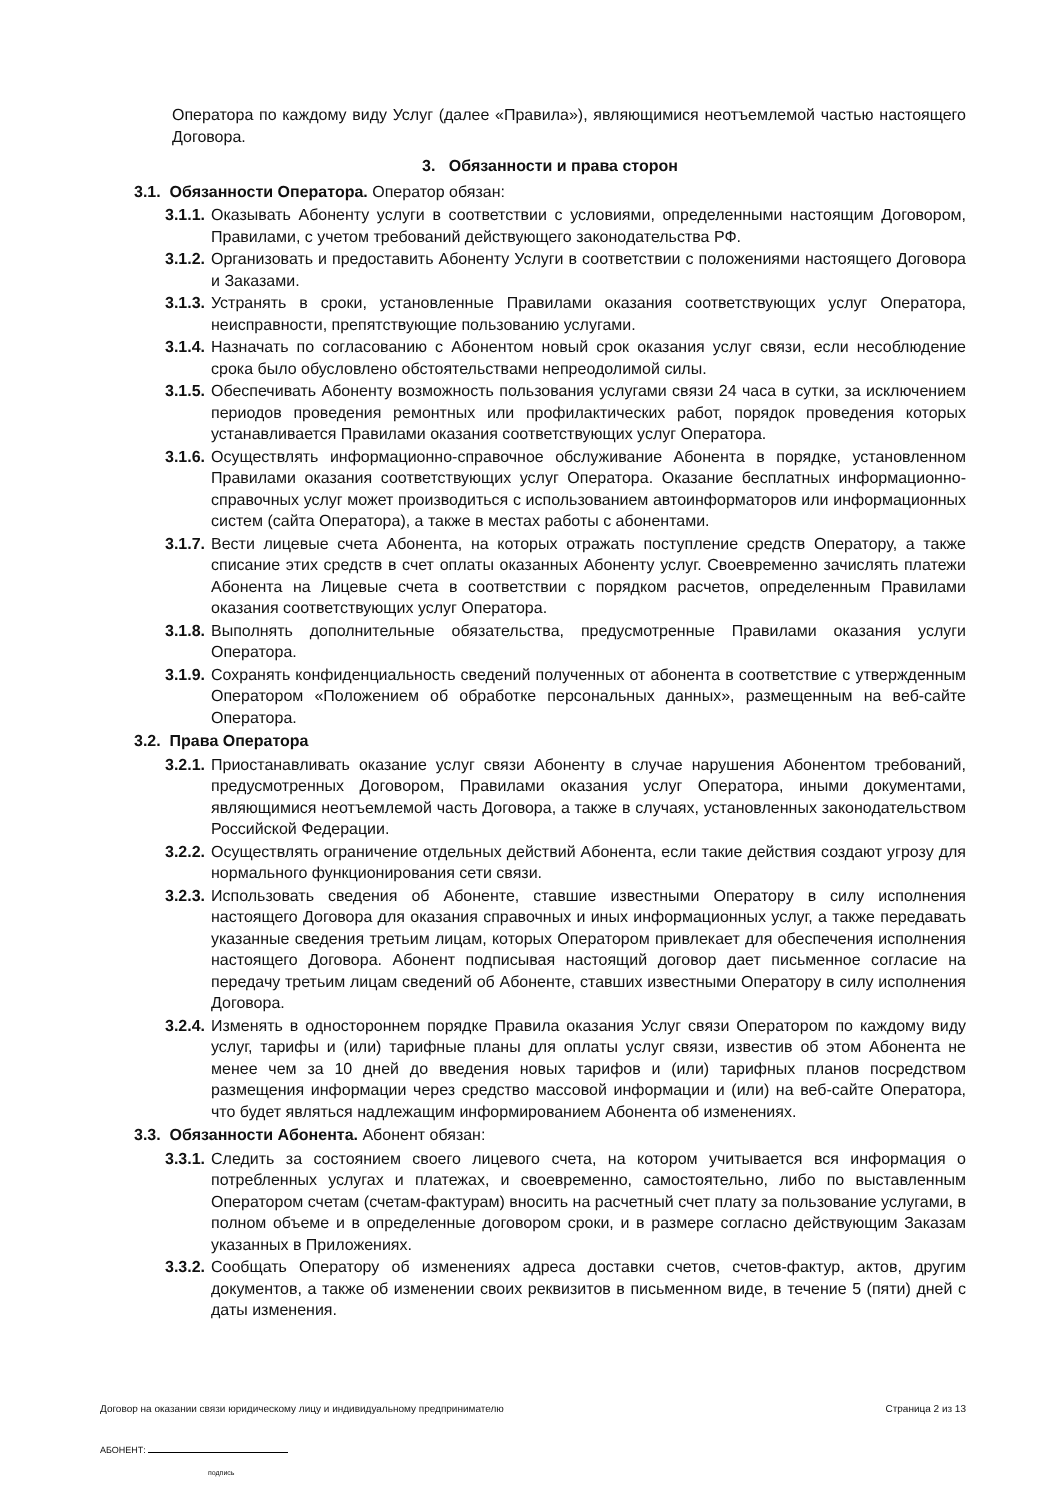Оператора по каждому виду Услуг (далее «Правила»), являющимися неотъемлемой частью настоящего Договора.
3. Обязанности и права сторон
3.1. Обязанности Оператора. Оператор обязан:
3.1.1. Оказывать Абоненту услуги в соответствии с условиями, определенными настоящим Договором, Правилами, с учетом требований действующего законодательства РФ.
3.1.2. Организовать и предоставить Абоненту Услуги в соответствии с положениями настоящего Договора и Заказами.
3.1.3. Устранять в сроки, установленные Правилами оказания соответствующих услуг Оператора, неисправности, препятствующие пользованию услугами.
3.1.4. Назначать по согласованию с Абонентом новый срок оказания услуг связи, если несоблюдение срока было обусловлено обстоятельствами непреодолимой силы.
3.1.5. Обеспечивать Абоненту возможность пользования услугами связи 24 часа в сутки, за исключением периодов проведения ремонтных или профилактических работ, порядок проведения которых устанавливается Правилами оказания соответствующих услуг Оператора.
3.1.6. Осуществлять информационно-справочное обслуживание Абонента в порядке, установленном Правилами оказания соответствующих услуг Оператора. Оказание бесплатных информационно-справочных услуг может производиться с использованием автоинформаторов или информационных систем (сайта Оператора), а также в местах работы с абонентами.
3.1.7. Вести лицевые счета Абонента, на которых отражать поступление средств Оператору, а также списание этих средств в счет оплаты оказанных Абоненту услуг. Своевременно зачислять платежи Абонента на Лицевые счета в соответствии с порядком расчетов, определенным Правилами оказания соответствующих услуг Оператора.
3.1.8. Выполнять дополнительные обязательства, предусмотренные Правилами оказания услуги Оператора.
3.1.9. Сохранять конфиденциальность сведений полученных от абонента в соответствие с утвержденным Оператором «Положением об обработке персональных данных», размещенным на веб-сайте Оператора.
3.2. Права Оператора
3.2.1. Приостанавливать оказание услуг связи Абоненту в случае нарушения Абонентом требований, предусмотренных Договором, Правилами оказания услуг Оператора, иными документами, являющимися неотъемлемой часть Договора, а также в случаях, установленных законодательством Российской Федерации.
3.2.2. Осуществлять ограничение отдельных действий Абонента, если такие действия создают угрозу для нормального функционирования сети связи.
3.2.3. Использовать сведения об Абоненте, ставшие известными Оператору в силу исполнения настоящего Договора для оказания справочных и иных информационных услуг, а также передавать указанные сведения третьим лицам, которых Оператором привлекает для обеспечения исполнения настоящего Договора. Абонент подписывая настоящий договор дает письменное согласие на передачу третьим лицам сведений об Абоненте, ставших известными Оператору в силу исполнения Договора.
3.2.4. Изменять в одностороннем порядке Правила оказания Услуг связи Оператором по каждому виду услуг, тарифы и (или) тарифные планы для оплаты услуг связи, известив об этом Абонента не менее чем за 10 дней до введения новых тарифов и (или) тарифных планов посредством размещения информации через средство массовой информации и (или) на веб-сайте Оператора, что будет являться надлежащим информированием Абонента об изменениях.
3.3. Обязанности Абонента. Абонент обязан:
3.3.1. Следить за состоянием своего лицевого счета, на котором учитывается вся информация о потребленных услугах и платежах, и своевременно, самостоятельно, либо по выставленным Оператором счетам (счетам-фактурам) вносить на расчетный счет плату за пользование услугами, в полном объеме и в определенные договором сроки, и в размере согласно действующим Заказам указанных в Приложениях.
3.3.2. Сообщать Оператору об изменениях адреса доставки счетов, счетов-фактур, актов, другим документов, а также об изменении своих реквизитов в письменном виде, в течение 5 (пяти) дней с даты изменения.
Договор на оказании связи юридическому лицу и индивидуальному предпринимателю Страница 2 из 13
АБОНЕНТ:
подпись